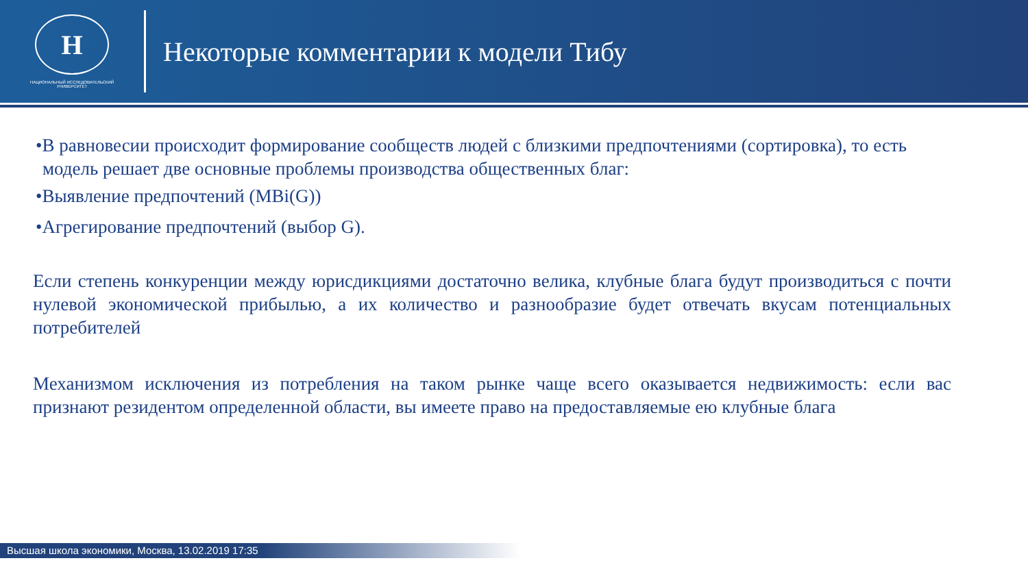Н
НАЦИОНАЛЬНЫЙ ИССЛЕДОВАТЕЛЬСКИЙ
УНИВЕРСИТЕТ
Некоторые комментарии к модели Тибу
•В равновесии происходит формирование сообществ людей с близкими предпочтениями (сортировка), то есть модель решает две основные проблемы производства общественных благ:
•Выявление предпочтений (MBi(G))
•Агрегирование предпочтений (выбор G).
Если степень конкуренции между юрисдикциями достаточно велика, клубные блага будут производиться с почти нулевой экономической прибылью, а их количество и разнообразие будет отвечать вкусам потенциальных потребителей
Механизмом исключения из потребления на таком рынке чаще всего оказывается недвижимость: если вас признают резидентом определенной области, вы имеете право на предоставляемые ею клубные блага
Высшая школа экономики, Москва, 13.02.2019 17:35